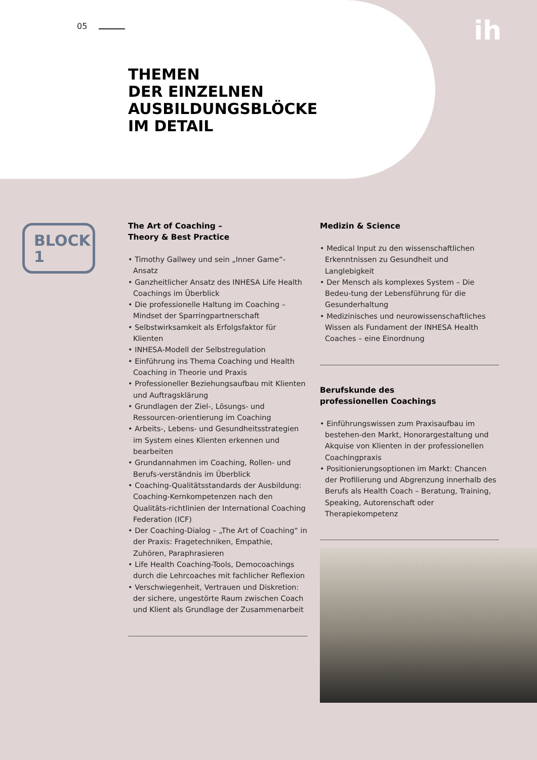05 ih
THEMEN
DER EINZELNEN
AUSBILDUNGSBLÖCKE
IM DETAIL
BLOCK
1
The Art of Coaching –
Theory & Best Practice
• Timothy Gallwey und sein „Inner Game“-Ansatz
• Ganzheitlicher Ansatz des INHESA Life Health Coachings im Überblick
• Die professionelle Haltung im Coaching – Mindset der Sparringpartnerschaft
• Selbstwirksamkeit als Erfolgsfaktor für Klienten
• INHESA-Modell der Selbstregulation
• Einführung ins Thema Coaching und Health Coaching in Theorie und Praxis
• Professioneller Beziehungsaufbau mit Klienten und Auftragsklärung
• Grundlagen der Ziel-, Lösungs- und Ressourcen-orientierung im Coaching
• Arbeits-, Lebens- und Gesundheitsstrategien im System eines Klienten erkennen und bearbeiten
• Grundannahmen im Coaching, Rollen- und Berufs-verständnis im Überblick
• Coaching-Qualitätsstandards der Ausbildung: Coaching-Kernkompetenzen nach den Qualitäts-richtlinien der International Coaching Federation (ICF)
• Der Coaching-Dialog – „The Art of Coaching“ in der Praxis: Fragetechniken, Empathie, Zuhören, Paraphrasieren
• Life Health Coaching-Tools, Democoachings durch die Lehrcoaches mit fachlicher Reflexion
• Verschwiegenheit, Vertrauen und Diskretion: der sichere, ungestörte Raum zwischen Coach und Klient als Grundlage der Zusammenarbeit
Medizin & Science
• Medical Input zu den wissenschaftlichen Erkenntnissen zu Gesundheit und Langlebigkeit
• Der Mensch als komplexes System – Die Bedeu-tung der Lebensführung für die Gesunderhaltung
• Medizinisches und neurowissenschaftliches Wissen als Fundament der INHESA Health Coaches – eine Einordnung
Berufskunde des
professionellen Coachings
• Einführungswissen zum Praxisaufbau im bestehen-den Markt, Honorargestaltung und Akquise von Klienten in der professionellen Coachingpraxis
• Positionierungsoptionen im Markt: Chancen der Profilierung und Abgrenzung innerhalb des Berufs als Health Coach – Beratung, Training, Speaking, Autorenschaft oder Therapiekompetenz